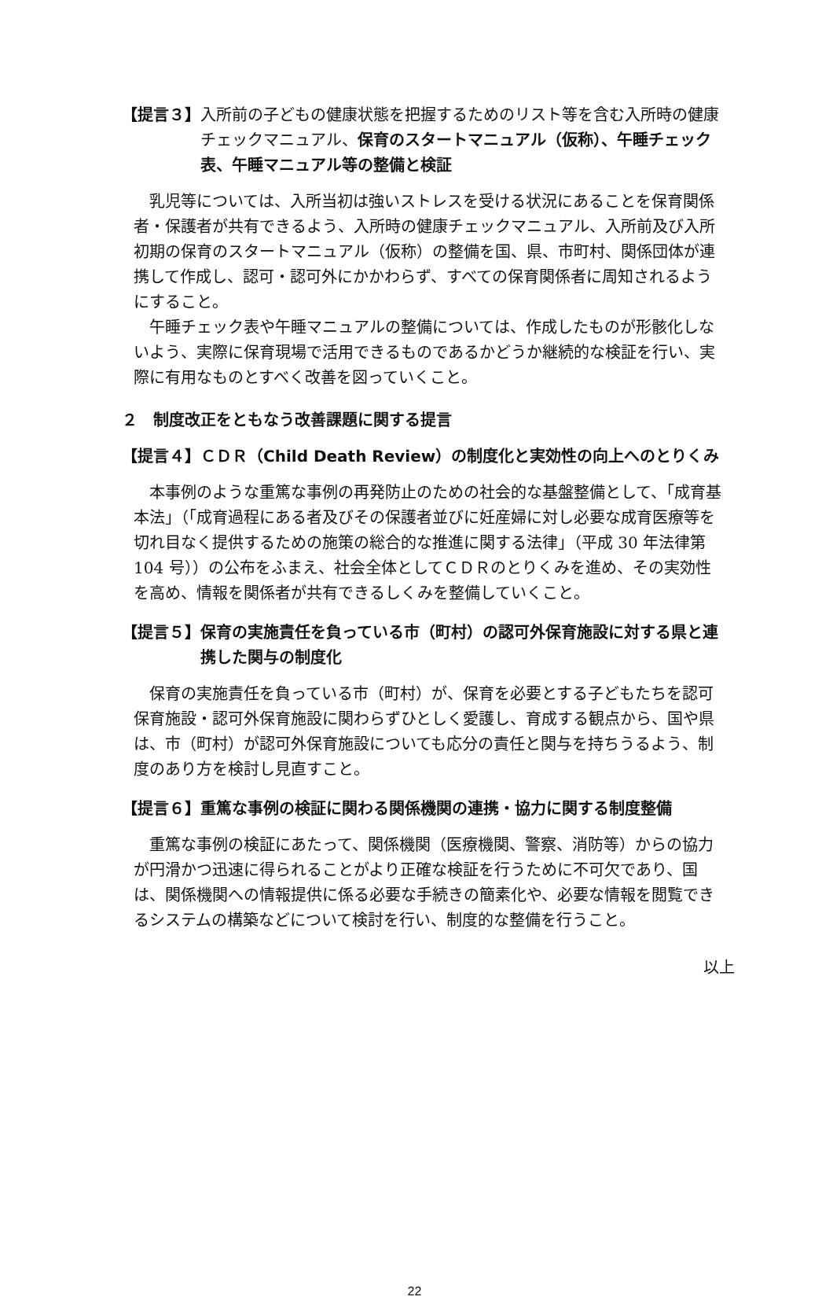【提言３】 入所前の子どもの健康状態を把握するためのリスト等を含む入所時の健康チェックマニュアル、保育のスタートマニュアル（仮称）、午睡チェック表、午睡マニュアル等の整備と検証
乳児等については、入所当初は強いストレスを受ける状況にあることを保育関係者・保護者が共有できるよう、入所時の健康チェックマニュアル、入所前及び入所初期の保育のスタートマニュアル（仮称）の整備を国、県、市町村、関係団体が連携して作成し、認可・認可外にかかわらず、すべての保育関係者に周知されるようにすること。
午睡チェック表や午睡マニュアルの整備については、作成したものが形骸化しないよう、実際に保育現場で活用できるものであるかどうか継続的な検証を行い、実際に有用なものとすべく改善を図っていくこと。
２　制度改正をともなう改善課題に関する提言
【提言４】 ＣＤＲ（Child Death Review）の制度化と実効性の向上へのとりくみ
本事例のような重篤な事例の再発防止のための社会的な基盤整備として、「成育基本法」（「成育過程にある者及びその保護者並びに妊産婦に対し必要な成育医療等を切れ目なく提供するための施策の総合的な推進に関する法律」（平成 30 年法律第 104 号））の公布をふまえ、社会全体としてＣＤＲのとりくみを進め、その実効性を高め、情報を関係者が共有できるしくみを整備していくこと。
【提言５】 保育の実施責任を負っている市（町村）の認可外保育施設に対する県と連携した関与の制度化
保育の実施責任を負っている市（町村）が、保育を必要とする子どもたちを認可保育施設・認可外保育施設に関わらずひとしく愛護し、育成する観点から、国や県は、市（町村）が認可外保育施設についても応分の責任と関与を持ちうるよう、制度のあり方を検討し見直すこと。
【提言６】 重篤な事例の検証に関わる関係機関の連携・協力に関する制度整備
重篤な事例の検証にあたって、関係機関（医療機関、警察、消防等）からの協力が円滑かつ迅速に得られることがより正確な検証を行うために不可欠であり、国は、関係機関への情報提供に係る必要な手続きの簡素化や、必要な情報を閲覧できるシステムの構築などについて検討を行い、制度的な整備を行うこと。
以上
22